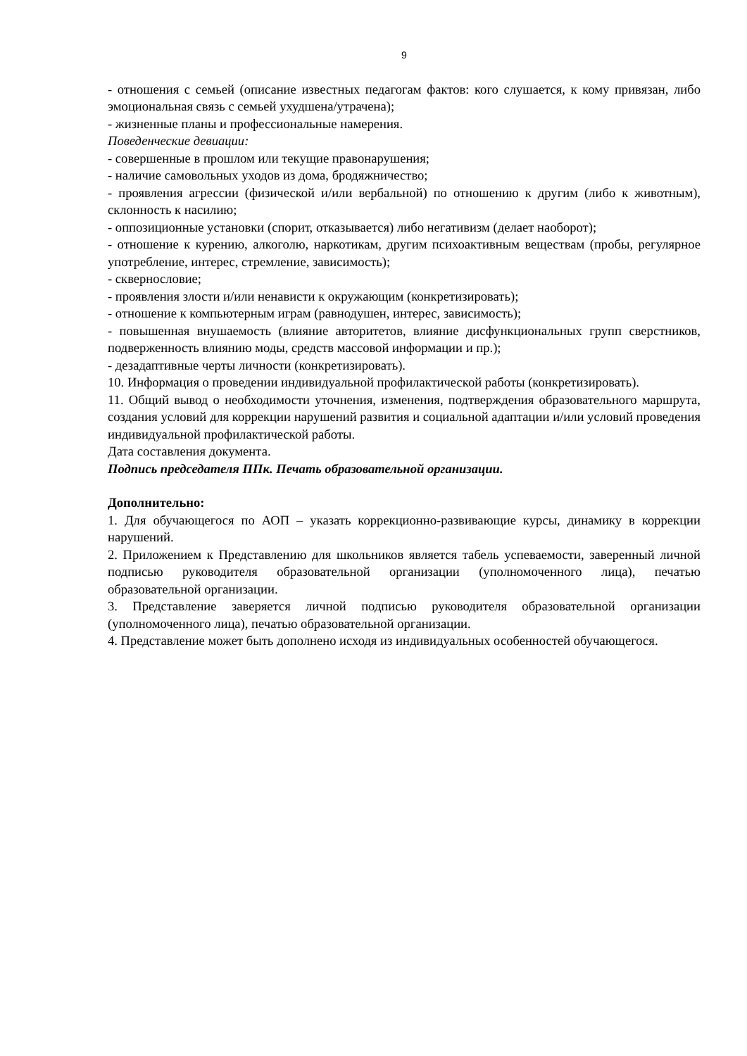9
- отношения с семьей (описание известных педагогам фактов: кого слушается, к кому привязан, либо эмоциональная связь с семьей ухудшена/утрачена);
- жизненные планы и профессиональные намерения.
Поведенческие девиации:
- совершенные в прошлом или текущие правонарушения;
- наличие самовольных уходов из дома, бродяжничество;
- проявления агрессии (физической и/или вербальной) по отношению к другим (либо к животным), склонность к насилию;
- оппозиционные установки (спорит, отказывается) либо негативизм (делает наоборот);
- отношение к курению, алкоголю, наркотикам, другим психоактивным веществам (пробы, регулярное употребление, интерес, стремление, зависимость);
- сквернословие;
- проявления злости и/или ненависти к окружающим (конкретизировать);
- отношение к компьютерным играм (равнодушен, интерес, зависимость);
- повышенная внушаемость (влияние авторитетов, влияние дисфункциональных групп сверстников, подверженность влиянию моды, средств массовой информации и пр.);
- дезадаптивные черты личности (конкретизировать).
10. Информация о проведении индивидуальной профилактической работы (конкретизировать).
11. Общий вывод о необходимости уточнения, изменения, подтверждения образовательного маршрута, создания условий для коррекции нарушений развития и социальной адаптации и/или условий проведения индивидуальной профилактической работы.
Дата составления документа.
Подпись председателя ППк. Печать образовательной организации.
Дополнительно:
1. Для обучающегося по АОП – указать коррекционно-развивающие курсы, динамику в коррекции нарушений.
2. Приложением к Представлению для школьников является табель успеваемости, заверенный личной подписью руководителя образовательной организации (уполномоченного лица), печатью образовательной организации.
3. Представление заверяется личной подписью руководителя образовательной организации (уполномоченного лица), печатью образовательной организации.
4. Представление может быть дополнено исходя из индивидуальных особенностей обучающегося.